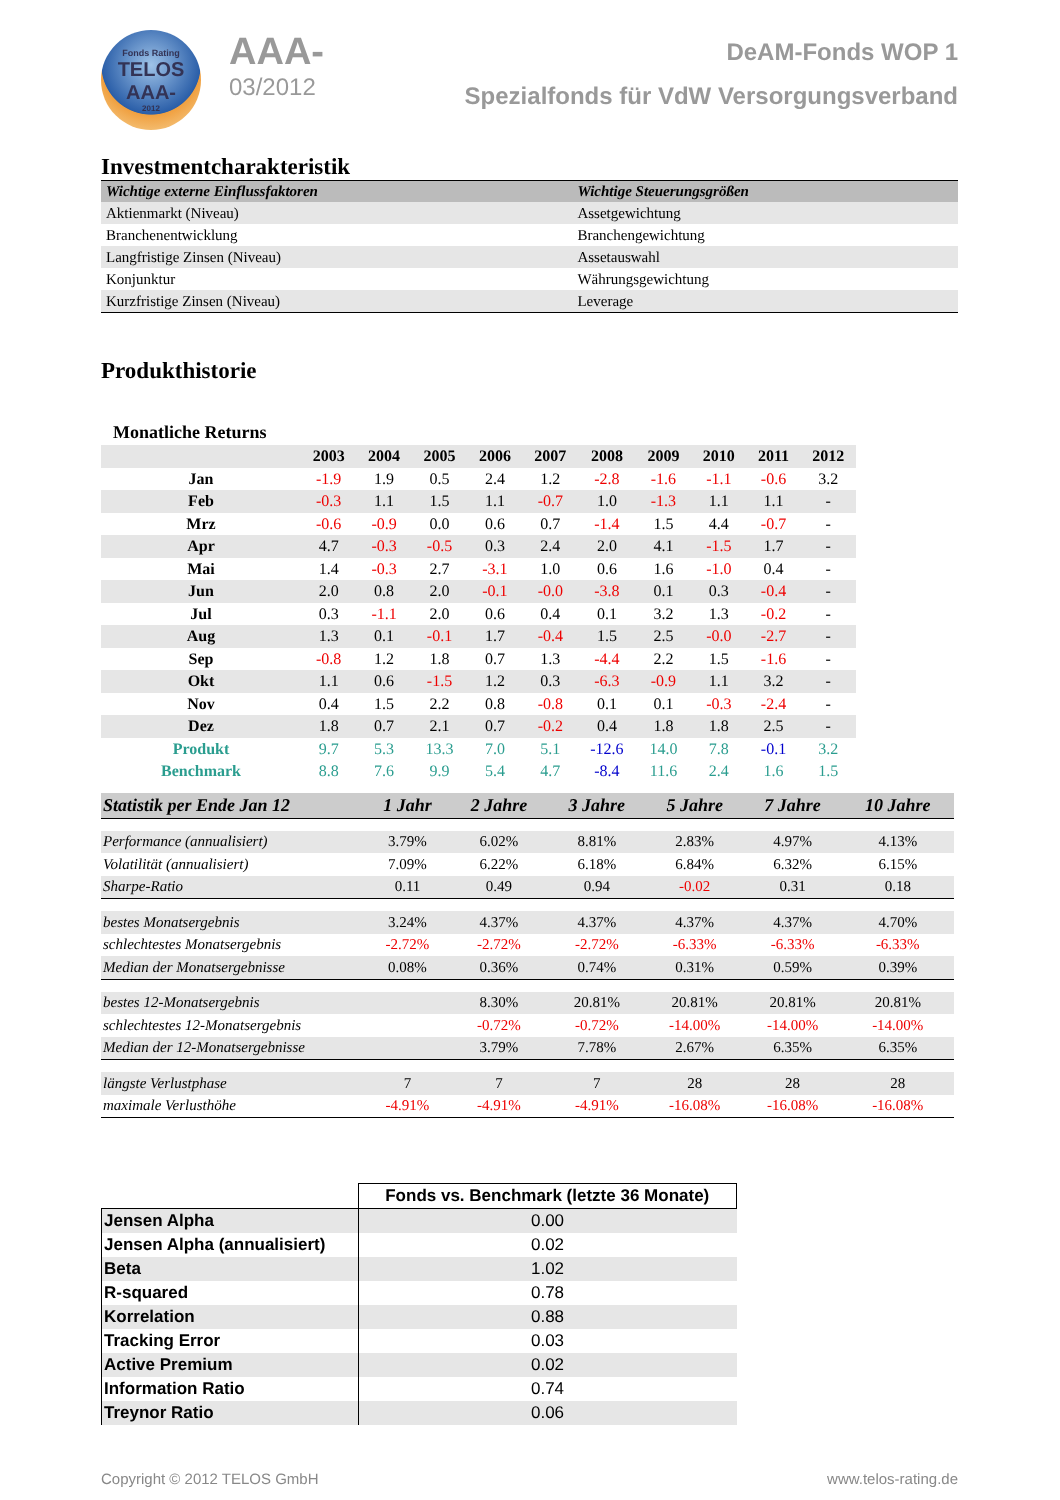Fonds Rating
TELOS
AAA-
2012
AAA-
03/2012
DeAM-Fonds WOP 1
Spezialfonds für VdW Versorgungsverband
Investmentcharakteristik
| Wichtige externe Einflussfaktoren | Wichtige Steuerungsgrößen |
| --- | --- |
| Aktienmarkt (Niveau) | Assetgewichtung |
| Branchenentwicklung | Branchengewichtung |
| Langfristige Zinsen (Niveau) | Assetauswahl |
| Konjunktur | Währungsgewichtung |
| Kurzfristige Zinsen (Niveau) | Leverage |
Produkthistorie
Monatliche Returns
| | 2003 | 2004 | 2005 | 2006 | 2007 | 2008 | 2009 | 2010 | 2011 | 2012 |
| --- | --- | --- | --- | --- | --- | --- | --- | --- | --- | --- |
| Jan | -1.9 | 1.9 | 0.5 | 2.4 | 1.2 | -2.8 | -1.6 | -1.1 | -0.6 | 3.2 |
| Feb | -0.3 | 1.1 | 1.5 | 1.1 | -0.7 | 1.0 | -1.3 | 1.1 | 1.1 | - |
| Mrz | -0.6 | -0.9 | 0.0 | 0.6 | 0.7 | -1.4 | 1.5 | 4.4 | -0.7 | - |
| Apr | 4.7 | -0.3 | -0.5 | 0.3 | 2.4 | 2.0 | 4.1 | -1.5 | 1.7 | - |
| Mai | 1.4 | -0.3 | 2.7 | -3.1 | 1.0 | 0.6 | 1.6 | -1.0 | 0.4 | - |
| Jun | 2.0 | 0.8 | 2.0 | -0.1 | -0.0 | -3.8 | 0.1 | 0.3 | -0.4 | - |
| Jul | 0.3 | -1.1 | 2.0 | 0.6 | 0.4 | 0.1 | 3.2 | 1.3 | -0.2 | - |
| Aug | 1.3 | 0.1 | -0.1 | 1.7 | -0.4 | 1.5 | 2.5 | -0.0 | -2.7 | - |
| Sep | -0.8 | 1.2 | 1.8 | 0.7 | 1.3 | -4.4 | 2.2 | 1.5 | -1.6 | - |
| Okt | 1.1 | 0.6 | -1.5 | 1.2 | 0.3 | -6.3 | -0.9 | 1.1 | 3.2 | - |
| Nov | 0.4 | 1.5 | 2.2 | 0.8 | -0.8 | 0.1 | 0.1 | -0.3 | -2.4 | - |
| Dez | 1.8 | 0.7 | 2.1 | 0.7 | -0.2 | 0.4 | 1.8 | 1.8 | 2.5 | - |
| Produkt | 9.7 | 5.3 | 13.3 | 7.0 | 5.1 | -12.6 | 14.0 | 7.8 | -0.1 | 3.2 |
| Benchmark | 8.8 | 7.6 | 9.9 | 5.4 | 4.7 | -8.4 | 11.6 | 2.4 | 1.6 | 1.5 |
| Statistik per Ende Jan 12 | 1 Jahr | 2 Jahre | 3 Jahre | 5 Jahre | 7 Jahre | 10 Jahre |
| --- | --- | --- | --- | --- | --- | --- |
| Performance (annualisiert) | 3.79% | 6.02% | 8.81% | 2.83% | 4.97% | 4.13% |
| Volatilität (annualisiert) | 7.09% | 6.22% | 6.18% | 6.84% | 6.32% | 6.15% |
| Sharpe-Ratio | 0.11 | 0.49 | 0.94 | -0.02 | 0.31 | 0.18 |
| bestes Monatsergebnis | 3.24% | 4.37% | 4.37% | 4.37% | 4.37% | 4.70% |
| schlechtestes Monatsergebnis | -2.72% | -2.72% | -2.72% | -6.33% | -6.33% | -6.33% |
| Median der Monatsergebnisse | 0.08% | 0.36% | 0.74% | 0.31% | 0.59% | 0.39% |
| bestes 12-Monatsergebnis | | 8.30% | 20.81% | 20.81% | 20.81% | 20.81% |
| schlechtestes 12-Monatsergebnis | | -0.72% | -0.72% | -14.00% | -14.00% | -14.00% |
| Median der 12-Monatsergebnisse | | 3.79% | 7.78% | 2.67% | 6.35% | 6.35% |
| längste Verlustphase | 7 | 7 | 7 | 28 | 28 | 28 |
| maximale Verlusthöhe | -4.91% | -4.91% | -4.91% | -16.08% | -16.08% | -16.08% |
| | Fonds vs. Benchmark (letzte 36 Monate) |
| --- | --- |
| Jensen Alpha | 0.00 |
| Jensen Alpha (annualisiert) | 0.02 |
| Beta | 1.02 |
| R-squared | 0.78 |
| Korrelation | 0.88 |
| Tracking Error | 0.03 |
| Active Premium | 0.02 |
| Information Ratio | 0.74 |
| Treynor Ratio | 0.06 |
Copyright © 2012 TELOS GmbH www.telos-rating.de